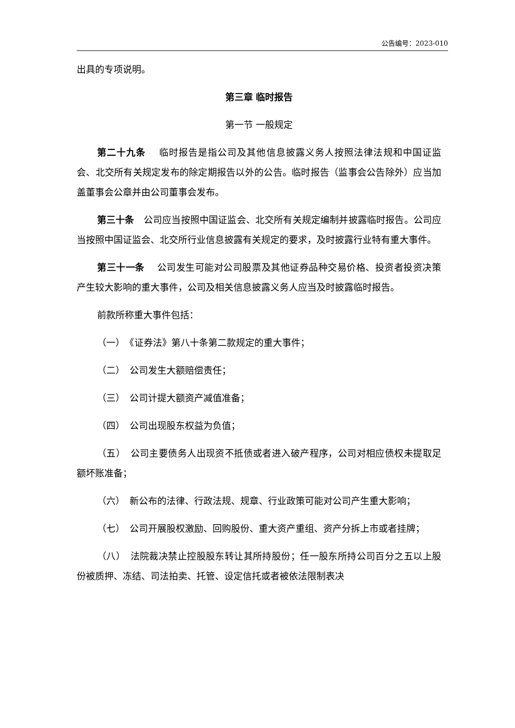公告编号：2023-010
出具的专项说明。
第三章 临时报告
第一节 一般规定
第二十九条　 临时报告是指公司及其他信息披露义务人按照法律法规和中国证监会、北交所有关规定发布的除定期报告以外的公告。临时报告（监事会公告除外）应当加盖董事会公章并由公司董事会发布。
第三十条　公司应当按照中国证监会、北交所有关规定编制并披露临时报告。公司应当按照中国证监会、北交所行业信息披露有关规定的要求，及时披露行业特有重大事件。
第三十一条　 公司发生可能对公司股票及其他证券品种交易价格、投资者投资决策产生较大影响的重大事件，公司及相关信息披露义务人应当及时披露临时报告。
前款所称重大事件包括：
（一）　《证券法》第八十条第二款规定的重大事件；
（二）　公司发生大额赔偿责任；
（三）　公司计提大额资产减值准备；
（四）　公司出现股东权益为负值；
（五）　公司主要债务人出现资不抵债或者进入破产程序，公司对相应债权未提取足额坏账准备；
（六）　新公布的法律、行政法规、规章、行业政策可能对公司产生重大影响；
（七）　公司开展股权激励、回购股份、重大资产重组、资产分拆上市或者挂牌；
（八）　法院裁决禁止控股股东转让其所持股份；任一股东所持公司百分之五以上股份被质押、冻结、司法拍卖、托管、设定信托或者被依法限制表决